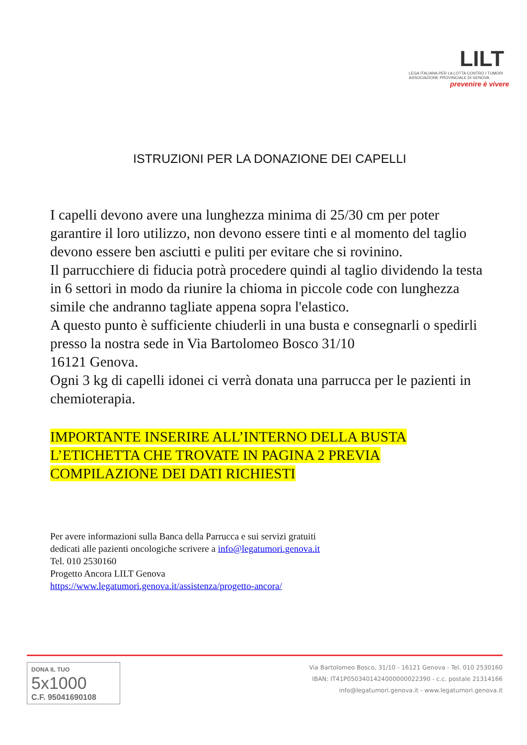LILT
LEGA ITALIANA PER LA LOTTA CONTRO I TUMORI
ASSOCIAZIONE PROVINCIALE DI GENOVA
prevenire è vivere
ISTRUZIONI PER LA DONAZIONE DEI CAPELLI
I capelli devono avere una lunghezza minima di 25/30 cm per poter garantire il loro utilizzo, non devono essere tinti e al momento del taglio devono essere ben asciutti e puliti per evitare che si rovinino.
Il parrucchiere di fiducia potrà procedere quindi al taglio dividendo la testa in 6 settori in modo da riunire la chioma in piccole code con lunghezza simile che andranno tagliate appena sopra l'elastico.
A questo punto è sufficiente chiuderli in una busta e consegnarli o spedirli presso la nostra sede in Via Bartolomeo Bosco 31/10
16121 Genova.
Ogni 3 kg di capelli idonei ci verrà donata una parrucca per le pazienti in chemioterapia.
IMPORTANTE INSERIRE ALL’INTERNO DELLA BUSTA L’ETICHETTA CHE TROVATE IN PAGINA 2 PREVIA COMPILAZIONE DEI DATI RICHIESTI
Per avere informazioni sulla Banca della Parrucca e sui servizi gratuiti
dedicati alle pazienti oncologiche scrivere a info@legatumori.genova.it
Tel. 010 2530160
Progetto Ancora LILT Genova
https://www.legatumori.genova.it/assistenza/progetto-ancora/
DONA IL TUO 5x1000
C.F. 95041690108
Via Bartolomeo Bosco, 31/10 - 16121 Genova - Tel. 010 2530160
IBAN: IT41P0503401424000000022390 - c.c. postale 21314166
info@legatumori.genova.it - www.legatumori.genova.it